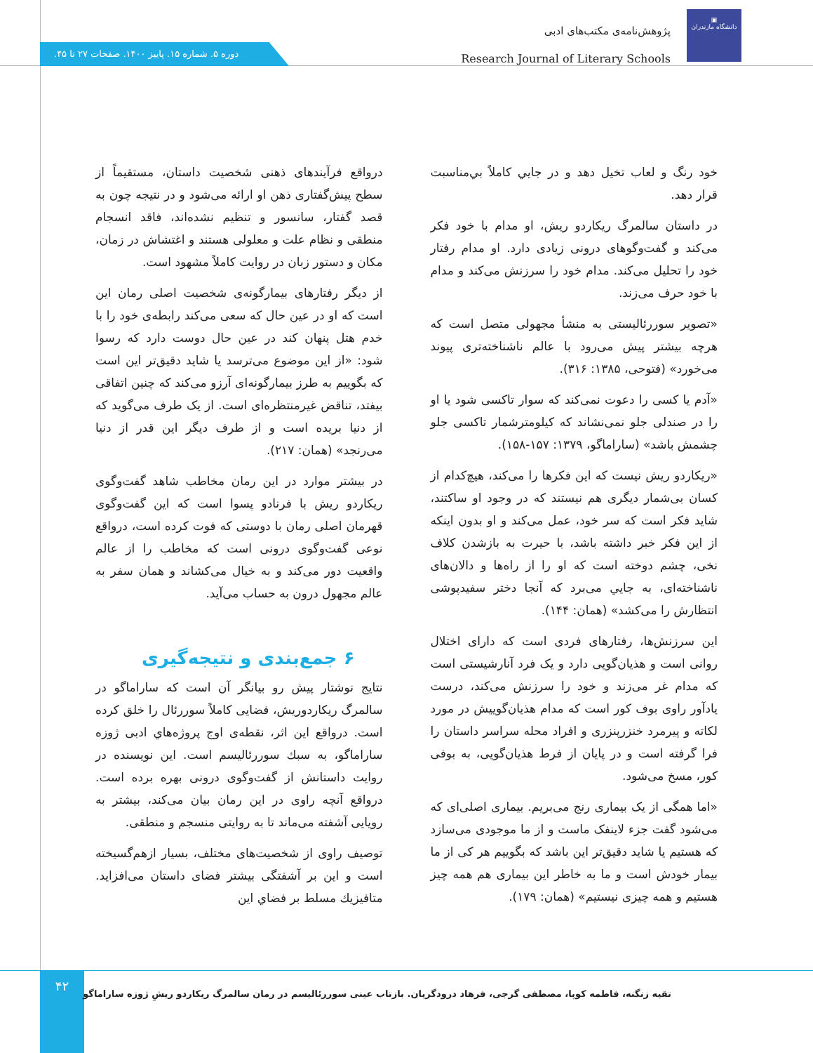▣
دانشگاه مازندران
پژوهش‌نامه‌ی مکتب‌های ادبی
Research Journal of Literary Schools
دوره ۵. شماره ۱۵. پاییز ۱۴۰۰. صفحات ۲۷ تا ۴۵.
خود رنگ و لعاب تخيل دهد و در جايي كاملاً بي‌مناسبت قرار دهد.
در داستان سالمرگ ریکاردو ریش، او مدام با خود فکر می‌کند و گفت‌وگوهای درونی زیادی دارد. او مدام رفتار خود را تحلیل می‌کند. مدام خود را سرزنش می‌کند و مدام با خود حرف می‌زند.
«تصویر سوررئالیستی به منشأ مجهولی متصل است که هرچه بیشتر پیش می‌رود با عالم ناشناخته‌تری پیوند می‌خورد» (فتوحی، ۱۳۸۵: ۳۱۶).
«آدم یا کسی را دعوت نمی‌کند که سوار تاکسی شود یا او را در صندلی جلو نمی‌نشاند که کیلومترشمار تاکسی جلو چشمش باشد» (ساراماگو، ۱۳۷۹: ۱۵۷-۱۵۸).
«ریکاردو ریش نیست که این فکرها را می‌کند، هیچ‌کدام از کسان بی‌شمار دیگری هم نیستند که در وجود او ساکتند، شاید فکر است که سر خود، عمل می‌کند و او بدون اینکه از این فکر خبر داشته باشد، با حیرت به بازشدن کلاف نخی، چشم دوخته است که او را از راه‌ها و دالان‌های ناشناخته‌ای، به جايي می‌برد که آنجا دختر سفیدپوشی انتظارش را می‌کشد» (همان: ۱۴۴).
این سرزنش‌ها، رفتارهای فردی است که دارای اختلال روانی است و هذیان‌گویی دارد و یک فرد آنارشیستی است که مدام غر می‌زند و خود را سرزنش می‌کند، درست یادآور راوی بوف کور است که مدام هذیان‌گوییش در مورد لکاته و پیرمرد خنزرپنزری و افراد محله سراسر داستان را فرا گرفته است و در پایان از فرط هذیان‌گویی، به بوفی کور، مسخ می‌شود.
«اما همگی از یک بیماری رنج می‌بریم. بیماری اصلی‌ای که می‌شود گفت جزء لاینفک ماست و از ما موجودی می‌سازد که هستیم یا شاید دقیق‌تر این باشد که بگوییم هر کی از ما بیمار خودش است و ما به خاطر این بیماری هم همه چیز هستیم و همه چیزی نیستیم» (همان: ۱۷۹).
درواقع فرآیندهای ذهنی شخصیت داستان، مستقیماً از سطح پیش‌گفتاری ذهن او ارائه می‌شود و در نتیجه چون به قصد گفتار، سانسور و تنظیم نشده‌اند، فاقد انسجام منطقی و نظام علت و معلولی هستند و اغتشاش در زمان، مکان و دستور زبان در روایت کاملاً مشهود است.
از دیگر رفتارهای بیمارگونه‌ی شخصیت اصلی رمان این است که او در عین حال که سعی می‌کند رابطه‌ی خود را با خدم هتل پنهان کند در عین حال دوست دارد که رسوا شود: «از این موضوع می‌ترسد یا شاید دقیق‌تر این است که بگوییم به طرز بیمارگونه‌ای آرزو می‌کند که چنین اتفاقی بیفتد، تناقض غیرمنتظره‌ای است. از یک طرف می‌گوید که از دنیا بریده است و از طرف دیگر این قدر از دنیا می‌رنجد» (همان: ۲۱۷).
در بیشتر موارد در این رمان مخاطب شاهد گفت‌وگوی ریکاردو ریش با فرنادو پسوا است که این گفت‌وگوی قهرمان اصلی رمان با دوستی که فوت کرده است، درواقع نوعی گفت‌وگوی درونی است که مخاطب را از عالم واقعیت دور می‌کند و به خیال می‌کشاند و همان سفر به عالم مجهول درون به حساب می‌آید.
۶ جمع‌بندی و نتیجه‌گیری
نتایج نوشتار پیش رو بیانگر آن است که ساراماگو در سالمرگ ریکاردوریش، فضایی کاملاً سوررئال را خلق کرده است. درواقع این اثر، نقطه‌ی اوج پروژه‌هاي ادبی ژوزه ساراماگو، به سبك سوررئالیسم است. این نویسنده در روایت داستانش از گفت‌وگوی درونی بهره برده است. درواقع آنچه راوی در این رمان بیان می‌کند، بیشتر به رویایی آشفته می‌ماند تا به روایتی منسجم و منطقی.
توصیف راوی از شخصیت‌های مختلف، بسیار ازهم‌گسیخته است و این بر آشفتگی بیشتر فضای داستان می‌افزاید. متافیزيك مسلط بر فضاي اين
۴۲
تقیه زنگنه، فاطمه کوپا، مصطفی گرجی، فرهاد درودگریان. بازتاب عینی سوررئالیسم در رمان سالمرگ ریکاردو ریشِ ژوزه ساراماگو